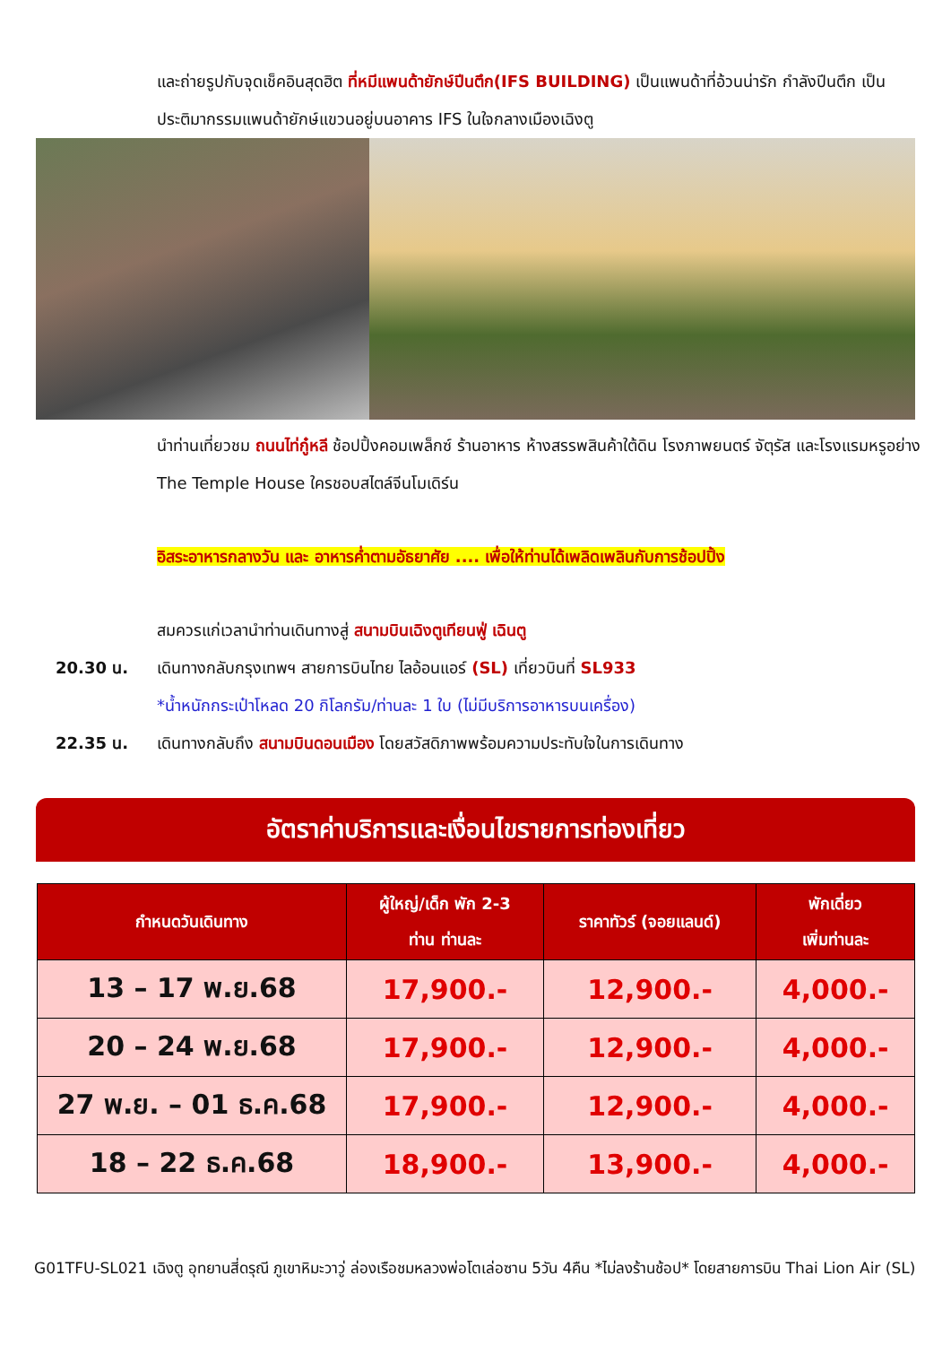และถ่ายรูปกับจุดเช็คอินสุดฮิต ที่หมีแพนด้ายักษ์ปีนตึก(IFS BUILDING) เป็นแพนด้าที่อ้วนน่ารัก กำลังปีนตึก เป็นประติมากรรมแพนด้ายักษ์แขวนอยู่บนอาคาร IFS ในใจกลางเมืองเฉิงตู
นำท่านเที่ยวชม ถนนไท่กู๋หลี ช้อปปิ้งคอมเพล็กซ์ ร้านอาหาร ห้างสรรพสินค้าใต้ดิน โรงภาพยนตร์ จัตุรัส และโรงแรมหรูอย่าง The Temple House ใครชอบสไตล์จีนโมเดิร์น
อิสระอาหารกลางวัน และ อาหารค่ำตามอัธยาศัย .... เพื่อให้ท่านได้เพลิดเพลินกับการช้อปปิ้ง
สมควรแก่เวลานำท่านเดินทางสู่ สนามบินเฉิงตูเทียนฟู่ เฉินตู
20.30 น. เดินทางกลับกรุงเทพฯ สายการบินไทย ไลอ้อนแอร์ (SL) เที่ยวบินที่ SL933
*น้ำหนักกระเป๋าโหลด 20 กิโลกรัม/ท่านละ 1 ใบ (ไม่มีบริการอาหารบนเครื่อง)
22.35 น. เดินทางกลับถึง สนามบินดอนเมือง โดยสวัสดิภาพพร้อมความประทับใจในการเดินทาง
อัตราค่าบริการและเงื่อนไขรายการท่องเที่ยว
| กำหนดวันเดินทาง | ผู้ใหญ่/เด็ก พัก 2-3 ท่าน ท่านละ | ราคาทัวร์ (จอยแลนด์) | พักเดี่ยว เพิ่มท่านละ |
| --- | --- | --- | --- |
| 13 – 17 พ.ย.68 | 17,900.- | 12,900.- | 4,000.- |
| 20 – 24 พ.ย.68 | 17,900.- | 12,900.- | 4,000.- |
| 27 พ.ย. – 01 ธ.ค.68 | 17,900.- | 12,900.- | 4,000.- |
| 18 – 22 ธ.ค.68 | 18,900.- | 13,900.- | 4,000.- |
G01TFU-SL021 เฉิงตู อุทยานสี่ดรุณี ภูเขาหิมะวาวู่ ล่องเรือชมหลวงพ่อโตเล่อซาน 5วัน 4คืน *ไม่ลงร้านช้อป* โดยสายการบิน Thai Lion Air (SL)